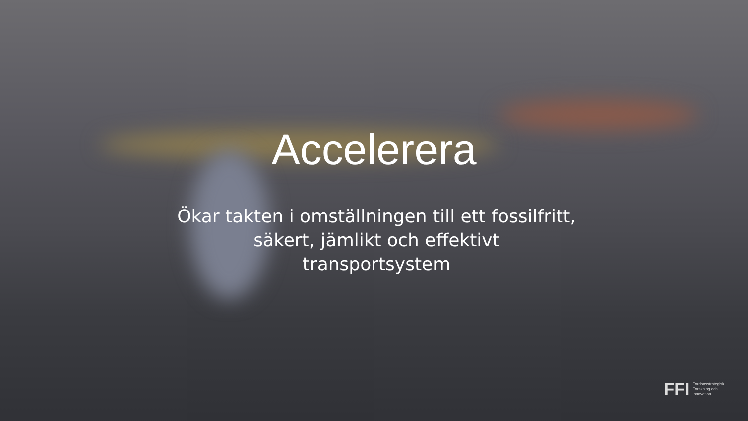Accelerera
Ökar takten i omställningen till ett fossilfritt, säkert, jämlikt och effektivt transportsystem
FFI Fordonsstrategisk
Forskning och
Innovation